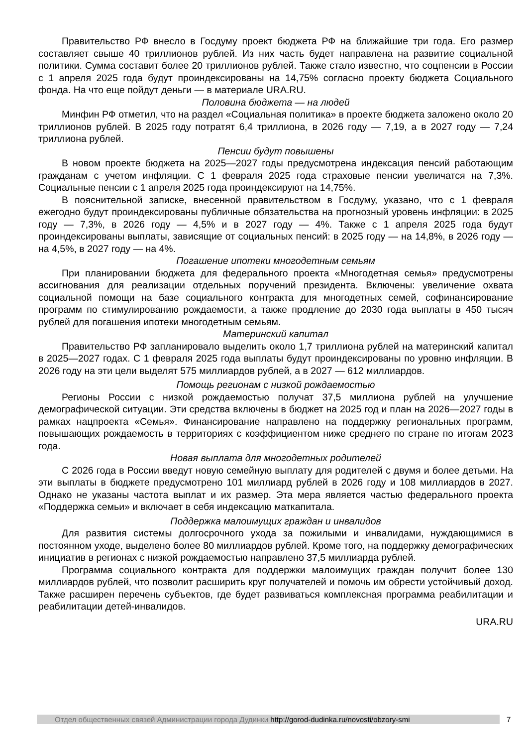Правительство РФ внесло в Госдуму проект бюджета РФ на ближайшие три года. Его размер составляет свыше 40 триллионов рублей. Из них часть будет направлена на развитие социальной политики. Сумма составит более 20 триллионов рублей. Также стало известно, что соцпенсии в России с 1 апреля 2025 года будут проиндексированы на 14,75% согласно проекту бюджета Социального фонда. На что еще пойдут деньги — в материале URA.RU.
Половина бюджета — на людей
Минфин РФ отметил, что на раздел «Социальная политика» в проекте бюджета заложено около 20 триллионов рублей. В 2025 году потратят 6,4 триллиона, в 2026 году — 7,19, а в 2027 году — 7,24 триллиона рублей.
Пенсии будут повышены
В новом проекте бюджета на 2025—2027 годы предусмотрена индексация пенсий работающим гражданам с учетом инфляции. С 1 февраля 2025 года страховые пенсии увеличатся на 7,3%. Социальные пенсии с 1 апреля 2025 года проиндексируют на 14,75%.
В пояснительной записке, внесенной правительством в Госдуму, указано, что с 1 февраля ежегодно будут проиндексированы публичные обязательства на прогнозный уровень инфляции: в 2025 году — 7,3%, в 2026 году — 4,5% и в 2027 году — 4%. Также с 1 апреля 2025 года будут проиндексированы выплаты, зависящие от социальных пенсий: в 2025 году — на 14,8%, в 2026 году — на 4,5%, в 2027 году — на 4%.
Погашение ипотеки многодетным семьям
При планировании бюджета для федерального проекта «Многодетная семья» предусмотрены ассигнования для реализации отдельных поручений президента. Включены: увеличение охвата социальной помощи на базе социального контракта для многодетных семей, софинансирование программ по стимулированию рождаемости, а также продление до 2030 года выплаты в 450 тысяч рублей для погашения ипотеки многодетным семьям.
Материнский капитал
Правительство РФ запланировало выделить около 1,7 триллиона рублей на материнский капитал в 2025—2027 годах. С 1 февраля 2025 года выплаты будут проиндексированы по уровню инфляции. В 2026 году на эти цели выделят 575 миллиардов рублей, а в 2027 — 612 миллиардов.
Помощь регионам с низкой рождаемостью
Регионы России с низкой рождаемостью получат 37,5 миллиона рублей на улучшение демографической ситуации. Эти средства включены в бюджет на 2025 год и план на 2026—2027 годы в рамках нацпроекта «Семья». Финансирование направлено на поддержку региональных программ, повышающих рождаемость в территориях с коэффициентом ниже среднего по стране по итогам 2023 года.
Новая выплата для многодетных родителей
С 2026 года в России введут новую семейную выплату для родителей с двумя и более детьми. На эти выплаты в бюджете предусмотрено 101 миллиард рублей в 2026 году и 108 миллиардов в 2027. Однако не указаны частота выплат и их размер. Эта мера является частью федерального проекта «Поддержка семьи» и включает в себя индексацию маткапитала.
Поддержка малоимущих граждан и инвалидов
Для развития системы долгосрочного ухода за пожилыми и инвалидами, нуждающимися в постоянном уходе, выделено более 80 миллиардов рублей. Кроме того, на поддержку демографических инициатив в регионах с низкой рождаемостью направлено 37,5 миллиарда рублей.
Программа социального контракта для поддержки малоимущих граждан получит более 130 миллиардов рублей, что позволит расширить круг получателей и помочь им обрести устойчивый доход. Также расширен перечень субъектов, где будет развиваться комплексная программа реабилитации и реабилитации детей-инвалидов.
URA.RU
Отдел общественных связей Администрации города Дудинки http://gorod-dudinka.ru/novosti/obzory-smi 7